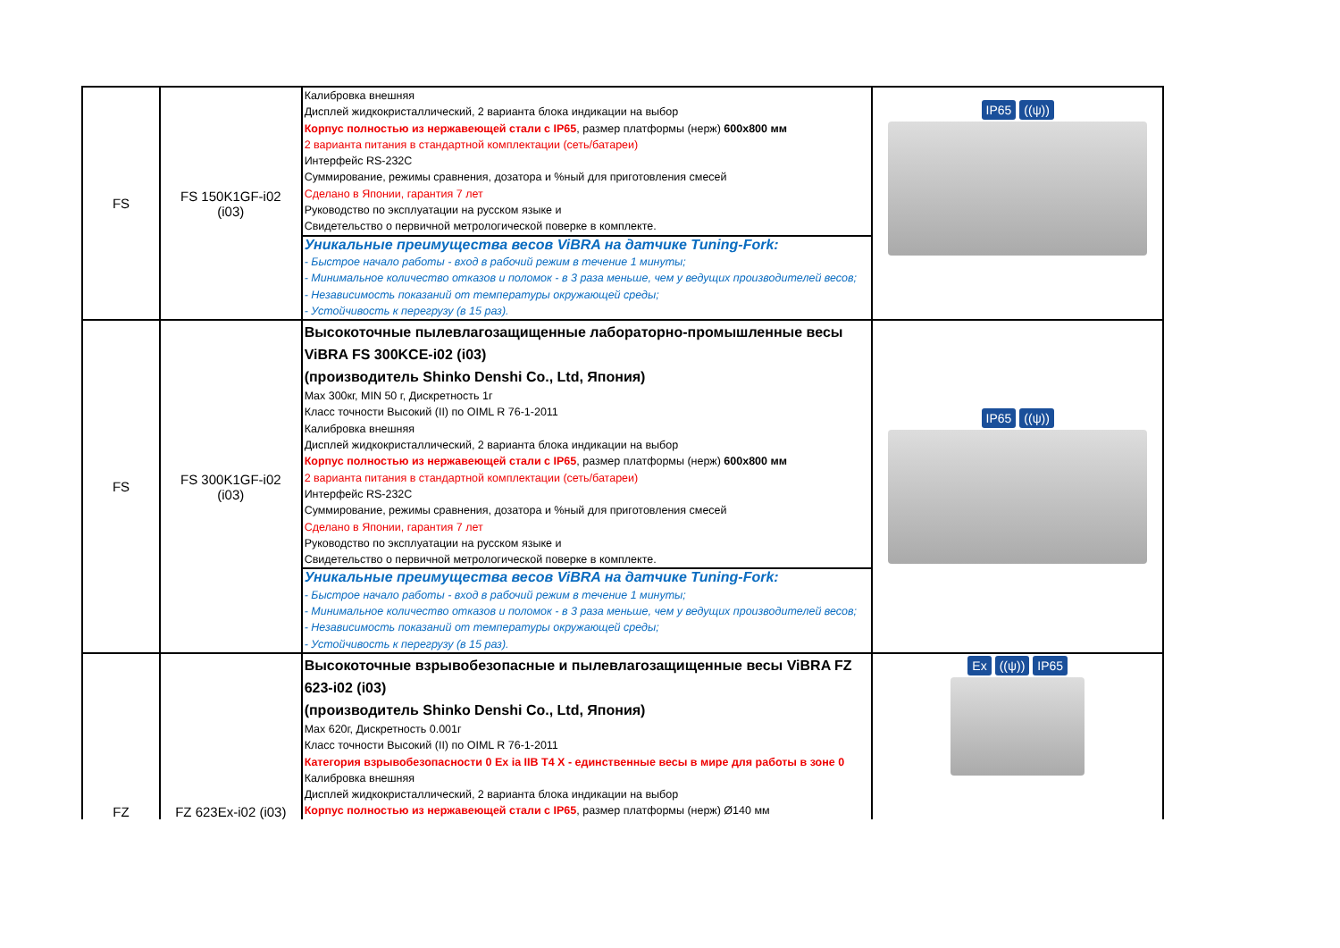| FS | FS 150K1GF-i02 (i03) | Калибровка внешняя Дисплей жидкокристаллический, 2 варианта блока индикации на выбор Корпус полностью из нержавеющей стали с IP65 , размер платформы (нерж) 600х800 мм 2 варианта питания в стандартной комплектации (сеть/батареи) Интерфейс RS-232C Суммирование, режимы сравнения, дозатора и %ный для приготовления смесей Сделано в Японии, гарантия 7 лет Руководство по эксплуатации на русском языке и Свидетельство о первичной метрологической поверке в комплекте. Уникальные преимущества весов ViBRA на датчике Tuning-Fork: - Быстрое начало работы - вход в рабочий режим в течение 1 минуты; - Минимальное количество отказов и поломок - в 3 раза меньше, чем у ведущих производителей весов; - Независимость показаний от температуры окружающей среды; - Устойчивость к перегрузу (в 15 раз). | IP65 ((ψ)) |
| FS | FS 300K1GF-i02 (i03) | Высокоточные пылевлагозащищенные лабораторно-промышленные весы ViBRA FS 300KCE-i02 (i03) (производитель Shinko Denshi Co., Ltd, Япония) Max 300кг, MIN 50 г, Дискретность 1г Класс точности Высокий (II) по OIML R 76-1-2011 Калибровка внешняя Дисплей жидкокристаллический, 2 варианта блока индикации на выбор Корпус полностью из нержавеющей стали с IP65 , размер платформы (нерж) 600х800 мм 2 варианта питания в стандартной комплектации (сеть/батареи) Интерфейс RS-232C Суммирование, режимы сравнения, дозатора и %ный для приготовления смесей Сделано в Японии, гарантия 7 лет Руководство по эксплуатации на русском языке и Свидетельство о первичной метрологической поверке в комплекте. Уникальные преимущества весов ViBRA на датчике Tuning-Fork: - Быстрое начало работы - вход в рабочий режим в течение 1 минуты; - Минимальное количество отказов и поломок - в 3 раза меньше, чем у ведущих производителей весов; - Независимость показаний от температуры окружающей среды; - Устойчивость к перегрузу (в 15 раз). | IP65 ((ψ)) |
| FZ | FZ 623Ex-i02 (i03) | Высокоточные взрывобезопасные и пылевлагозащищенные весы ViBRA FZ 623-i02 (i03) (производитель Shinko Denshi Co., Ltd, Япония) Max 620г, Дискретность 0.001г Класс точности Высокий (II) по OIML R 76-1-2011 Категория взрывобезопасности 0 Ex ia IIB T4 X - единственные весы в мире для работы в зоне 0 Калибровка внешняя Дисплей жидкокристаллический, 2 варианта блока индикации на выбор Корпус полностью из нержавеющей стали с IP65 , размер платформы (нерж) Ø140 мм | Ex ((ψ)) IP65 |